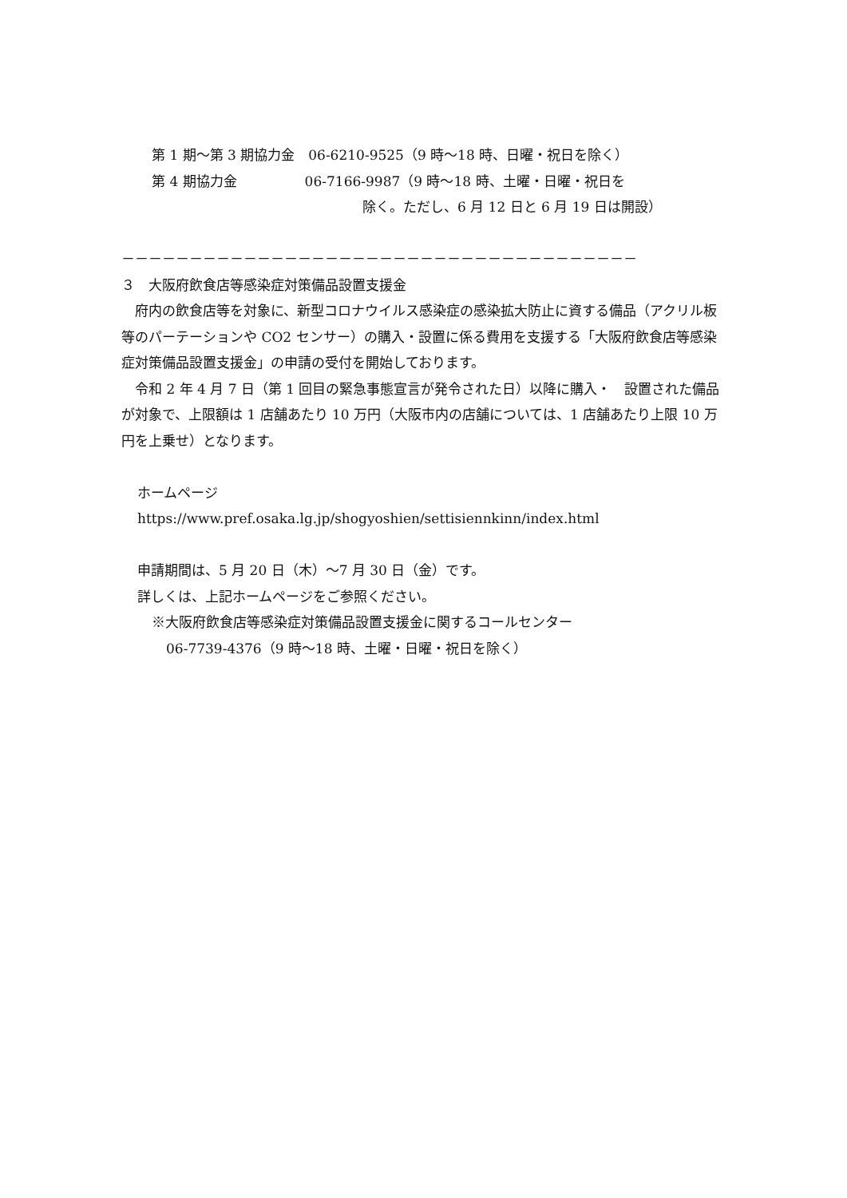第 1 期～第 3 期協力金　06-6210-9525（9 時～18 時、日曜・祝日を除く）
第 4 期協力金　　　　　06-7166-9987（9 時～18 時、土曜・日曜・祝日を
除く。ただし、6 月 12 日と 6 月 19 日は開設）
－－－－－－－－－－－－－－－－－－－－－－－－－－－－－－－－－－－－－－
３　大阪府飲食店等感染症対策備品設置支援金
　府内の飲食店等を対象に、新型コロナウイルス感染症の感染拡大防止に資する備品（アクリル板等のパーテーションや CO2 センサー）の購入・設置に係る費用を支援する「大阪府飲食店等感染症対策備品設置支援金」の申請の受付を開始しております。
　令和 2 年 4 月 7 日（第 1 回目の緊急事態宣言が発令された日）以降に購入・　設置された備品が対象で、上限額は 1 店舗あたり 10 万円（大阪市内の店舗については、1 店舗あたり上限 10 万円を上乗せ）となります。
ホームページ
https://www.pref.osaka.lg.jp/shogyoshien/settisiennkinn/index.html
申請期間は、5 月 20 日（木）～7 月 30 日（金）です。
詳しくは、上記ホームページをご参照ください。
※大阪府飲食店等感染症対策備品設置支援金に関するコールセンター
06-7739-4376（9 時～18 時、土曜・日曜・祝日を除く）